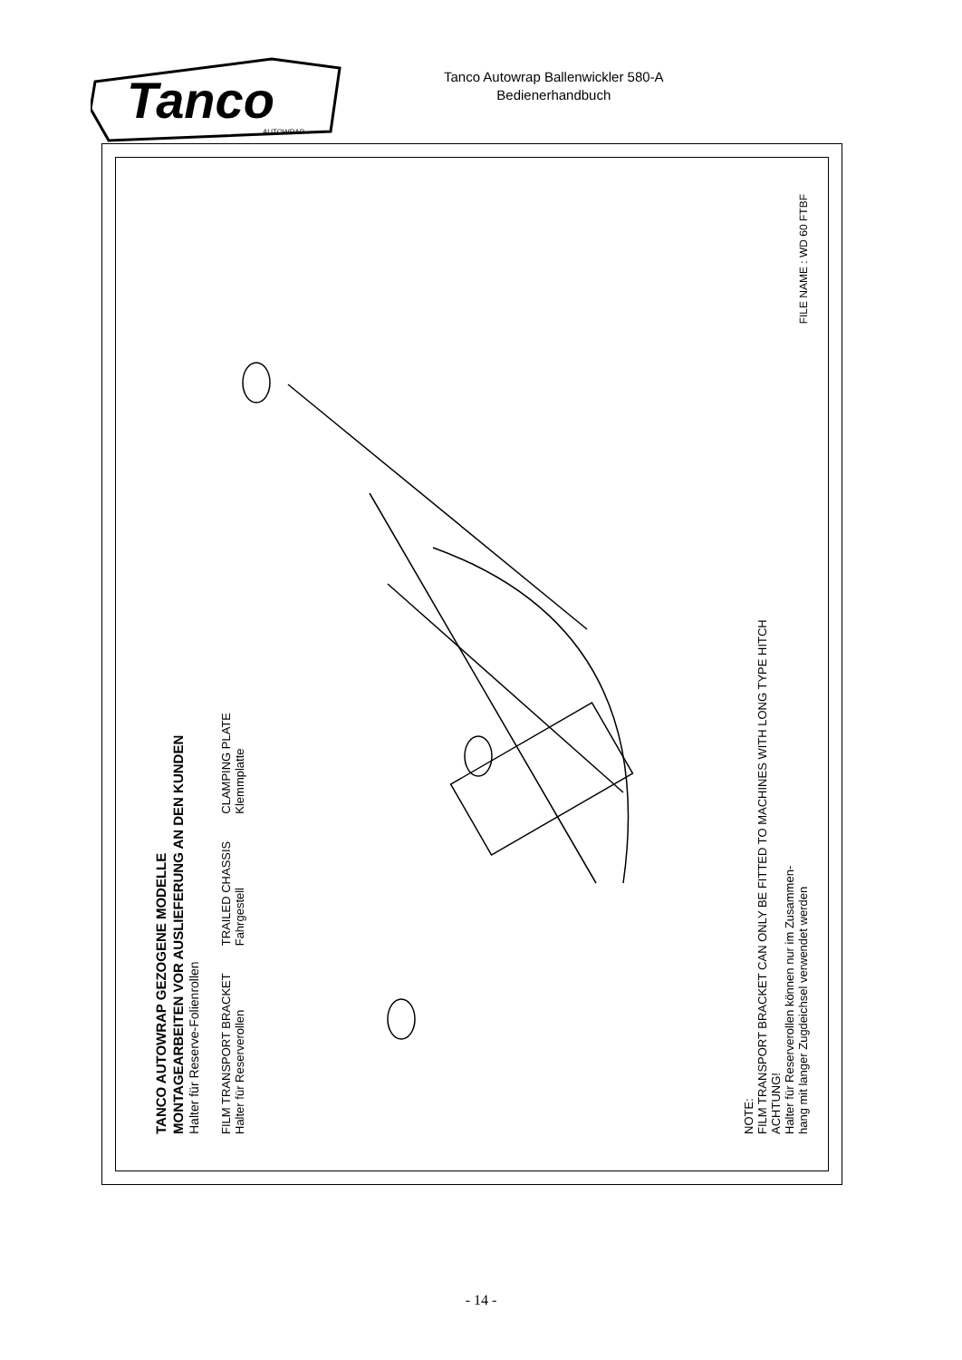Tanco
AUTOWRAP
Tanco Autowrap Ballenwickler 580-A
Bedienerhandbuch
TANCO AUTOWRAP GEZOGENE MODELLE
MONTAGEARBEITEN VOR AUSLIEFERUNG AN DEN KUNDEN
Halter für Reserve-Folienrollen
FILM TRANSPORT BRACKET
Halter für Reserverollen
TRAILED CHASSIS
Fahrgestell
CLAMPING PLATE
Klemmplatte
NOTE:
FILM TRANSPORT BRACKET CAN ONLY BE FITTED TO MACHINES WITH LONG TYPE HITCH
ACHTUNG!
Halter für Reserverollen können nur im Zusammen-
hang mit langer Zugdeichsel verwendet werden
FILE NAME : WD 60 FTBF
- 14 -